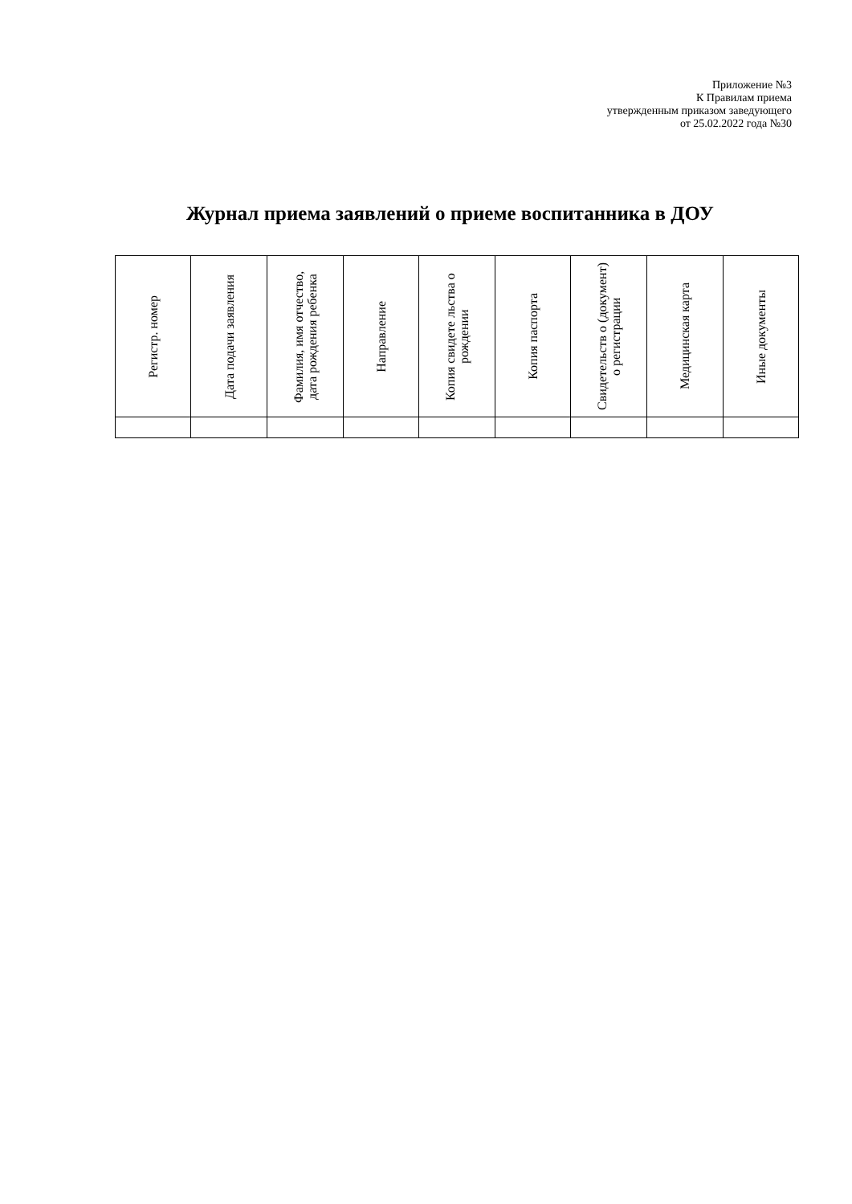Приложение №3
К Правилам приема
утвержденным приказом заведующего
от 25.02.2022 года №30
Журнал приема заявлений о приеме воспитанника в ДОУ
| Регистр. номер | Дата подачи заявления | Фамилия, имя отчество, дата рождения ребенка | Направление | Копия свидете льства о рождении | Копия паспорта | Свидетельств о (документ) о регистрации | Медицинская карта | Иные документы |
| --- | --- | --- | --- | --- | --- | --- | --- | --- |